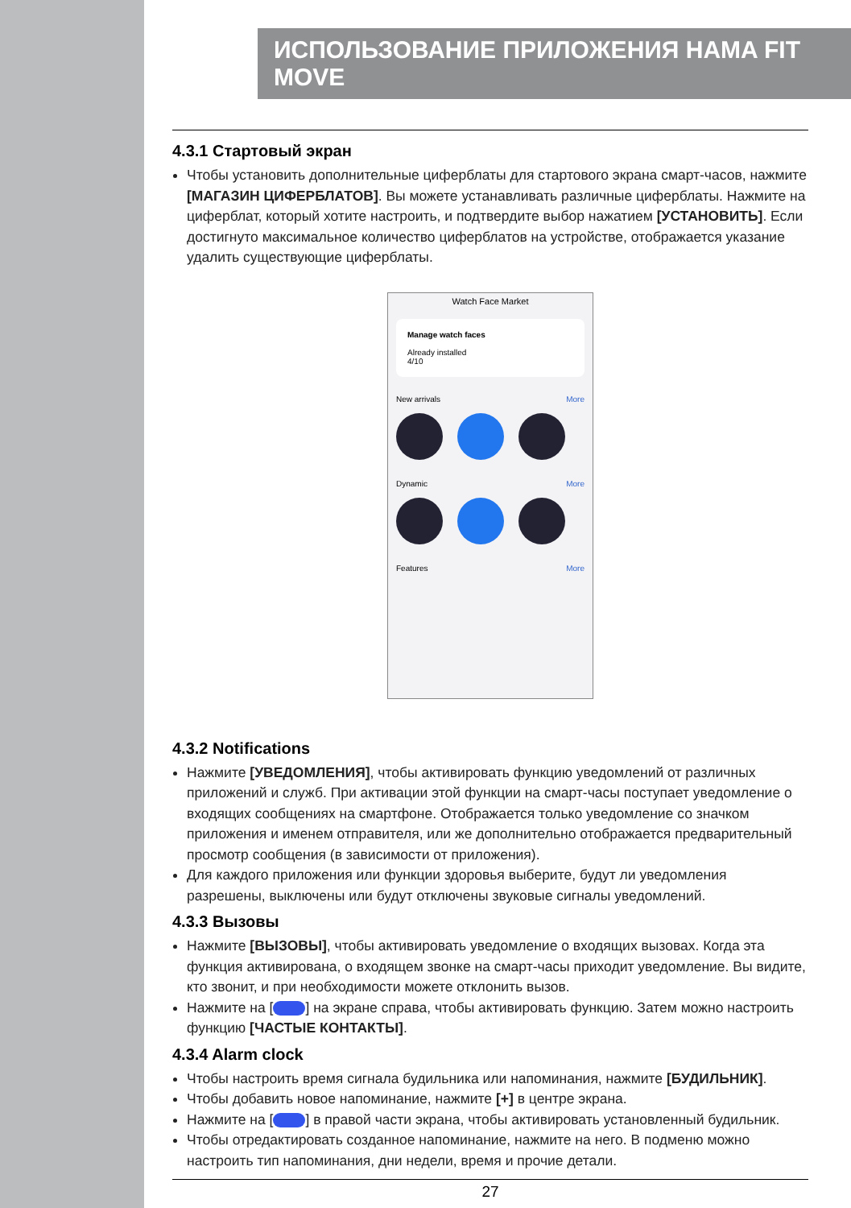ИСПОЛЬЗОВАНИЕ ПРИЛОЖЕНИЯ HAMA FIT MOVE
4.3.1 Стартовый экран
Чтобы установить дополнительные циферблаты для стартового экрана смарт-часов, нажмите [МАГАЗИН ЦИФЕРБЛАТОВ]. Вы можете устанавливать различные циферблаты. Нажмите на циферблат, который хотите настроить, и подтвердите выбор нажатием [УСТАНОВИТЬ]. Если достигнуто максимальное количество циферблатов на устройстве, отображается указание удалить существующие циферблаты.
Watch Face Market
Manage watch faces
Already installed
4/10
New arrivals More
Dynamic More
Features More
4.3.2 Notifications
Нажмите [УВЕДОМЛЕНИЯ], чтобы активировать функцию уведомлений от различных приложений и служб. При активации этой функции на смарт-часы поступает уведомление о входящих сообщениях на смартфоне. Отображается только уведомление со значком приложения и именем отправителя, или же дополнительно отображается предварительный просмотр сообщения (в зависимости от приложения).
Для каждого приложения или функции здоровья выберите, будут ли уведомления разрешены, выключены или будут отключены звуковые сигналы уведомлений.
4.3.3 Вызовы
Нажмите [ВЫЗОВЫ], чтобы активировать уведомление о входящих вызовах. Когда эта функция активирована, о входящем звонке на смарт-часы приходит уведомление. Вы видите, кто звонит, и при необходимости можете отклонить вызов.
Нажмите на [ ] на экране справа, чтобы активировать функцию. Затем можно настроить функцию [ЧАСТЫЕ КОНТАКТЫ].
4.3.4 Alarm clock
Чтобы настроить время сигнала будильника или напоминания, нажмите [БУДИЛЬНИК].
Чтобы добавить новое напоминание, нажмите [+] в центре экрана.
Нажмите на [ ] в правой части экрана, чтобы активировать установленный будильник.
Чтобы отредактировать созданное напоминание, нажмите на него. В подменю можно настроить тип напоминания, дни недели, время и прочие детали.
27